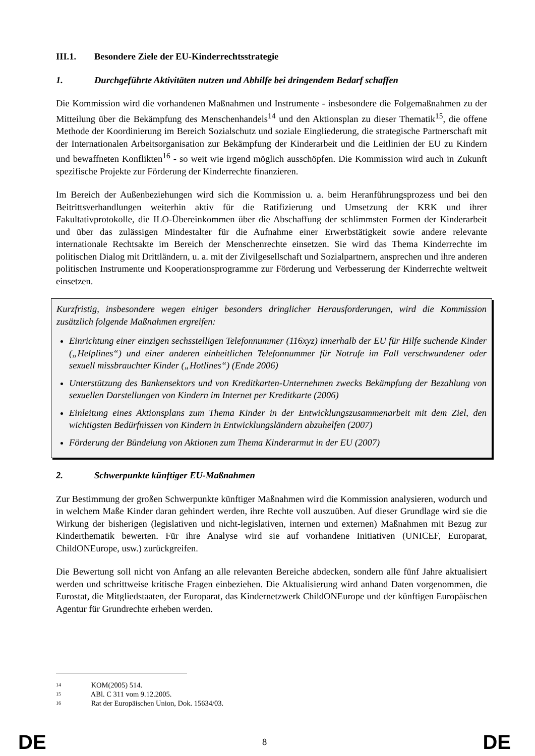III.1. Besondere Ziele der EU-Kinderrechtsstrategie
1. Durchgeführte Aktivitäten nutzen und Abhilfe bei dringendem Bedarf schaffen
Die Kommission wird die vorhandenen Maßnahmen und Instrumente - insbesondere die Folgemaßnahmen zu der Mitteilung über die Bekämpfung des Menschenhandels<sup>14</sup> und den Aktionsplan zu dieser Thematik<sup>15</sup>, die offene Methode der Koordinierung im Bereich Sozialschutz und soziale Eingliederung, die strategische Partnerschaft mit der Internationalen Arbeitsorganisation zur Bekämpfung der Kinderarbeit und die Leitlinien der EU zu Kindern und bewaffneten Konflikten<sup>16</sup> - so weit wie irgend möglich ausschöpfen. Die Kommission wird auch in Zukunft spezifische Projekte zur Förderung der Kinderrechte finanzieren.
Im Bereich der Außenbeziehungen wird sich die Kommission u. a. beim Heranführungsprozess und bei den Beitrittsverhandlungen weiterhin aktiv für die Ratifizierung und Umsetzung der KRK und ihrer Fakultativprotokolle, die ILO-Übereinkommen über die Abschaffung der schlimmsten Formen der Kinderarbeit und über das zulässigen Mindestalter für die Aufnahme einer Erwerbstätigkeit sowie andere relevante internationale Rechtsakte im Bereich der Menschenrechte einsetzen. Sie wird das Thema Kinderrechte im politischen Dialog mit Drittländern, u. a. mit der Zivilgesellschaft und Sozialpartnern, ansprechen und ihre anderen politischen Instrumente und Kooperationsprogramme zur Förderung und Verbesserung der Kinderrechte weltweit einsetzen.
Kurzfristig, insbesondere wegen einiger besonders dringlicher Herausforderungen, wird die Kommission zusätzlich folgende Maßnahmen ergreifen:
Einrichtung einer einzigen sechsstelligen Telefonnummer (116xyz) innerhalb der EU für Hilfe suchende Kinder („Helplines“) und einer anderen einheitlichen Telefonnummer für Notrufe im Fall verschwundener oder sexuell missbrauchter Kinder („Hotlines“) (Ende 2006)
Unterstützung des Bankensektors und von Kreditkarten-Unternehmen zwecks Bekämpfung der Bezahlung von sexuellen Darstellungen von Kindern im Internet per Kreditkarte (2006)
Einleitung eines Aktionsplans zum Thema Kinder in der Entwicklungszusammenarbeit mit dem Ziel, den wichtigsten Bedürfnissen von Kindern in Entwicklungsländern abzuhelfen (2007)
Förderung der Bündelung von Aktionen zum Thema Kinderarmut in der EU (2007)
2. Schwerpunkte künftiger EU-Maßnahmen
Zur Bestimmung der großen Schwerpunkte künftiger Maßnahmen wird die Kommission analysieren, wodurch und in welchem Maße Kinder daran gehindert werden, ihre Rechte voll auszuüben. Auf dieser Grundlage wird sie die Wirkung der bisherigen (legislativen und nicht-legislativen, internen und externen) Maßnahmen mit Bezug zur Kinderthematik bewerten. Für ihre Analyse wird sie auf vorhandene Initiativen (UNICEF, Europarat, ChildONEurope, usw.) zurückgreifen.
Die Bewertung soll nicht von Anfang an alle relevanten Bereiche abdecken, sondern alle fünf Jahre aktualisiert werden und schrittweise kritische Fragen einbeziehen. Die Aktualisierung wird anhand Daten vorgenommen, die Eurostat, die Mitgliedstaaten, der Europarat, das Kindernetzwerk ChildONEurope und der künftigen Europäischen Agentur für Grundrechte erheben werden.
14 KOM(2005) 514.
15 ABl. C 311 vom 9.12.2005.
16 Rat der Europäischen Union, Dok. 15634/03.
DE 8 DE